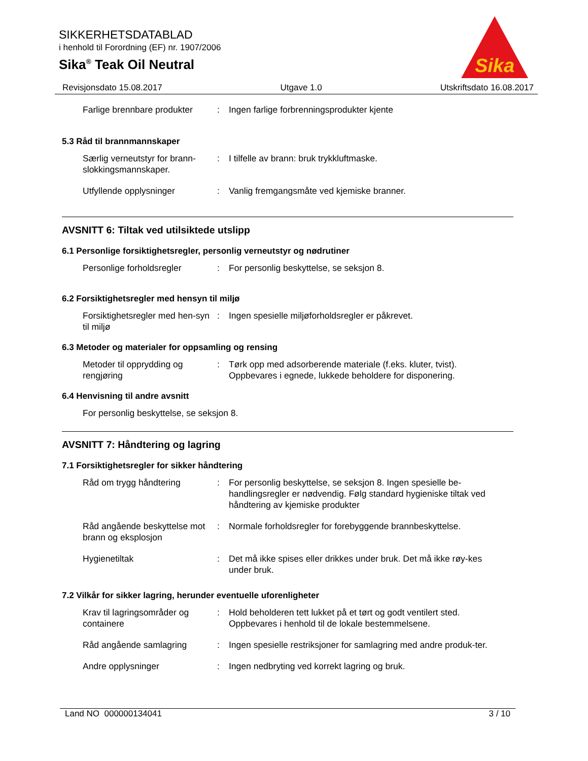SIKKERHETSDATABLAD
i henhold til Forordning (EF) nr. 1907/2006
Sika<sup>®</sup> Teak Oil Neutral
Sika
Revisjonsdato 15.08.2017 Utgave 1.0 Utskriftsdato 16.08.2017
Farlige brennbare produkter
: Ingen farlige forbrenningsprodukter kjente
5.3 Råd til brannmannskaper
Særlig verneutstyr for brann-slokkingsmannskaper.
: I tilfelle av brann: bruk trykkluftmaske.
Utfyllende opplysninger : Vanlig fremgangsmåte ved kjemiske branner.
AVSNITT 6: Tiltak ved utilsiktede utslipp
6.1 Personlige forsiktighetsregler, personlig verneutstyr og nødrutiner
Personlige forholdsregler : For personlig beskyttelse, se seksjon 8.
6.2 Forsiktighetsregler med hensyn til miljø
Forsiktighetsregler med hen-syn til miljø
: Ingen spesielle miljøforholdsregler er påkrevet.
6.3 Metoder og materialer for oppsamling og rensing
Metoder til opprydding og rengjøring
: Tørk opp med adsorberende materiale (f.eks. kluter, tvist). Oppbevares i egnede, lukkede beholdere for disponering.
6.4 Henvisning til andre avsnitt
For personlig beskyttelse, se seksjon 8.
AVSNITT 7: Håndtering og lagring
7.1 Forsiktighetsregler for sikker håndtering
Råd om trygg håndtering : For personlig beskyttelse, se seksjon 8. Ingen spesielle be-handlingsregler er nødvendig. Følg standard hygieniske tiltak ved håndtering av kjemiske produkter
Råd angående beskyttelse mot brann og eksplosjon
: Normale forholdsregler for forebyggende brannbeskyttelse.
Hygienetiltak : Det må ikke spises eller drikkes under bruk. Det må ikke røy-kes under bruk.
7.2 Vilkår for sikker lagring, herunder eventuelle uforenligheter
Krav til lagringsområder og containere
: Hold beholderen tett lukket på et tørt og godt ventilert sted. Oppbevares i henhold til de lokale bestemmelsene.
Råd angående samlagring : Ingen spesielle restriksjoner for samlagring med andre produk-ter.
Andre opplysninger : Ingen nedbryting ved korrekt lagring og bruk.
Land NO 000000134041 3 / 10